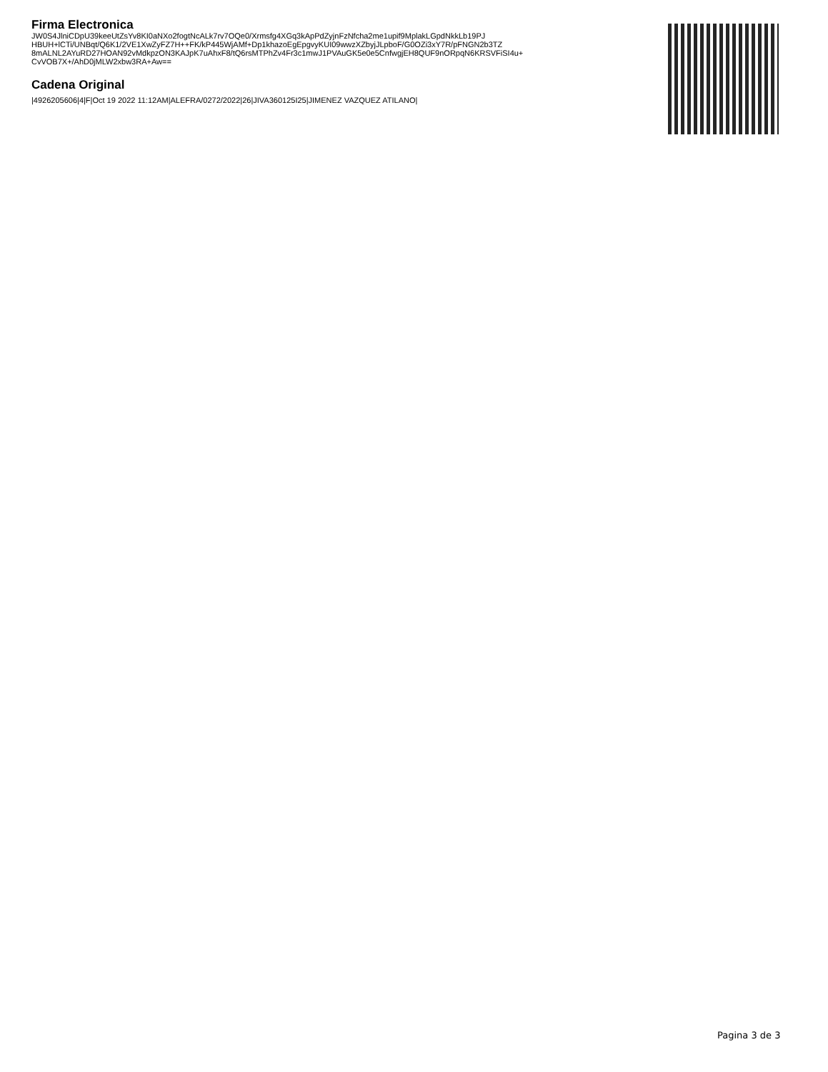Firma Electronica
JW0S4JlniCDpU39keeUtZsYv8KI0aNXo2fogtNcALk7rv7OQe0/Xrmsfg4XGq3kApPdZyjnFzNfcha2me1upif9MplakLGpdNkkLb19PJ
HBUH+lCTi/UNBqt/Q6K1/2VE1XwZyFZ7H++FK/kP445WjAMf+Dp1khazoEgEpgvyKUI09wwzXZbyjJLpboF/G0OZi3xY7R/pFNGN2b3TZ
8mALNL2AYuRD27HOAN92vMdkpzON3KAJpK7uAhxF8/tQ6rsMTPhZv4Fr3c1mwJ1PVAuGK5e0e5CnfwgjEH8QUF9nORpqN6KRSVFiSI4u+
CvVOB7X+/AhD0jMLW2xbw3RA+Aw==
Cadena Original
|4926205606|4|F|Oct 19 2022 11:12AM|ALEFRA/0272/2022|26|JIVA360125I25|JIMENEZ VAZQUEZ ATILANO|
Pagina 3 de 3